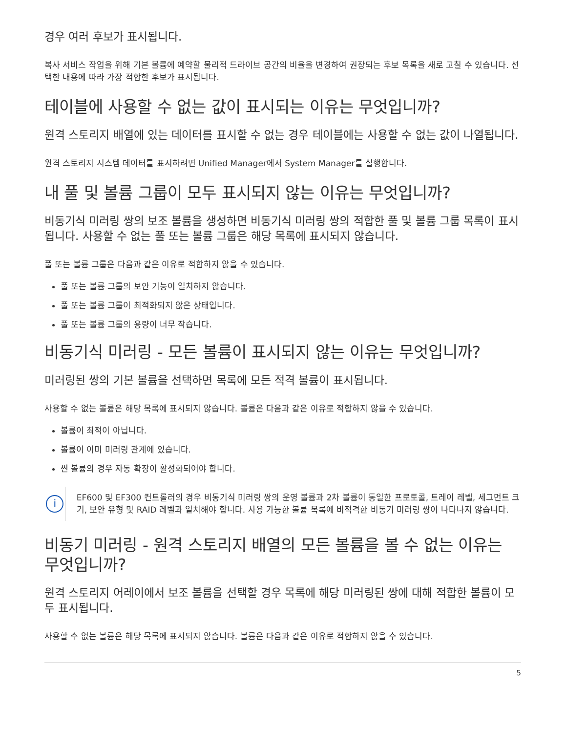경우 여러 후보가 표시됩니다.
복사 서비스 작업을 위해 기본 볼륨에 예약할 물리적 드라이브 공간의 비율을 변경하여 권장되는 후보 목록을 새로 고칠 수 있습니다. 선택한 내용에 따라 가장 적합한 후보가 표시됩니다.
테이블에 사용할 수 없는 값이 표시되는 이유는 무엇입니까?
원격 스토리지 배열에 있는 데이터를 표시할 수 없는 경우 테이블에는 사용할 수 없는 값이 나열됩니다.
원격 스토리지 시스템 데이터를 표시하려면 Unified Manager에서 System Manager를 실행합니다.
내 풀 및 볼륨 그룹이 모두 표시되지 않는 이유는 무엇입니까?
비동기식 미러링 쌍의 보조 볼륨을 생성하면 비동기식 미러링 쌍의 적합한 풀 및 볼륨 그룹 목록이 표시됩니다. 사용할 수 없는 풀 또는 볼륨 그룹은 해당 목록에 표시되지 않습니다.
풀 또는 볼륨 그룹은 다음과 같은 이유로 적합하지 않을 수 있습니다.
풀 또는 볼륨 그룹의 보안 기능이 일치하지 않습니다.
풀 또는 볼륨 그룹이 최적화되지 않은 상태입니다.
풀 또는 볼륨 그룹의 용량이 너무 작습니다.
비동기식 미러링 - 모든 볼륨이 표시되지 않는 이유는 무엇입니까?
미러링된 쌍의 기본 볼륨을 선택하면 목록에 모든 적격 볼륨이 표시됩니다.
사용할 수 없는 볼륨은 해당 목록에 표시되지 않습니다. 볼륨은 다음과 같은 이유로 적합하지 않을 수 있습니다.
볼륨이 최적이 아닙니다.
볼륨이 이미 미러링 관계에 있습니다.
씬 볼륨의 경우 자동 확장이 활성화되어야 합니다.
i
EF600 및 EF300 컨트롤러의 경우 비동기식 미러링 쌍의 운영 볼륨과 2차 볼륨이 동일한 프로토콜, 트레이 레벨, 세그먼트 크기, 보안 유형 및 RAID 레벨과 일치해야 합니다. 사용 가능한 볼륨 목록에 비적격한 비동기 미러링 쌍이 나타나지 않습니다.
비동기 미러링 - 원격 스토리지 배열의 모든 볼륨을 볼 수 없는 이유는 무엇입니까?
원격 스토리지 어레이에서 보조 볼륨을 선택할 경우 목록에 해당 미러링된 쌍에 대해 적합한 볼륨이 모두 표시됩니다.
사용할 수 없는 볼륨은 해당 목록에 표시되지 않습니다. 볼륨은 다음과 같은 이유로 적합하지 않을 수 있습니다.
5